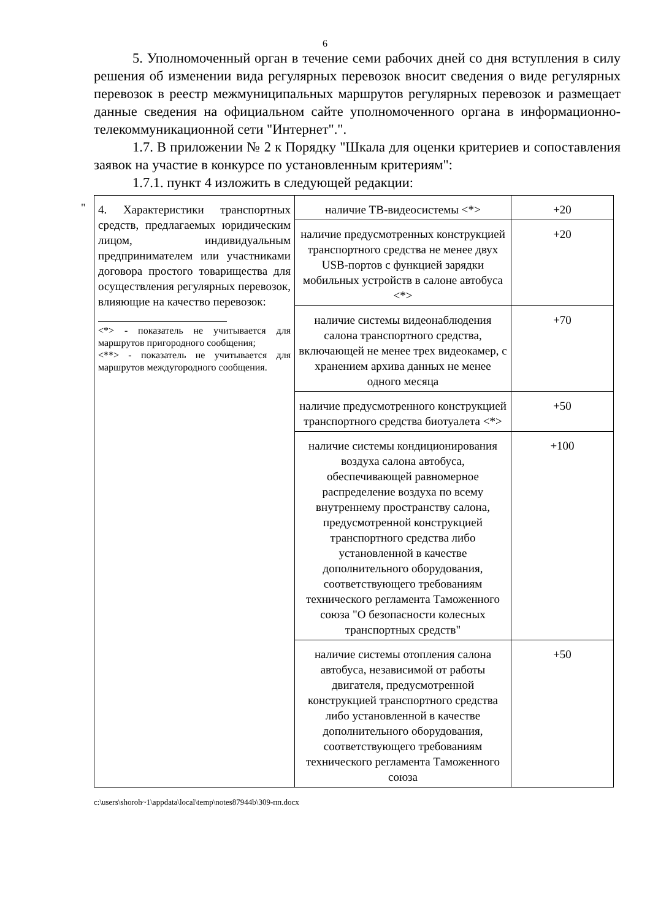6
5. Уполномоченный орган в течение семи рабочих дней со дня вступления в силу решения об изменении вида регулярных перевозок вносит сведения о виде регулярных перевозок в реестр межмуниципальных маршрутов регулярных перевозок и размещает данные сведения на официальном сайте уполномоченного органа в информационно-телекоммуникационной сети "Интернет".".
1.7. В приложении № 2 к Порядку "Шкала для оценки критериев и сопоставления заявок на участие в конкурсе по установленным критериям":
1.7.1. пункт 4 изложить в следующей редакции:
"
| 4. Характеристики транспортных средств, предлагаемых юридическим лицом, индивидуальным предпринимателем или участниками договора простого товарищества для осуществления регулярных перевозок, влияющие на качество перевозок: <*> - показатель не учитывается для маршрутов пригородного сообщения; <**> - показатель не учитывается для маршрутов междугородного сообщения. | наличие ТВ-видеосистемы <*> | +20 |
| | наличие предусмотренных конструкцией транспортного средства не менее двух USB-портов с функцией зарядки мобильных устройств в салоне автобуса <*> | +20 |
| | наличие системы видеонаблюдения салона транспортного средства, включающей не менее трех видеокамер, с хранением архива данных не менее одного месяца | +70 |
| | наличие предусмотренного конструкцией транспортного средства биотуалета <*> | +50 |
| | наличие системы кондиционирования воздуха салона автобуса, обеспечивающей равномерное распределение воздуха по всему внутреннему пространству салона, предусмотренной конструкцией транспортного средства либо установленной в качестве дополнительного оборудования, соответствующего требованиям технического регламента Таможенного союза "О безопасности колесных транспортных средств" | +100 |
| | наличие системы отопления салона автобуса, независимой от работы двигателя, предусмотренной конструкцией транспортного средства либо установленной в качестве дополнительного оборудования, соответствующего требованиям технического регламента Таможенного союза | +50 |
c:\users\shoroh~1\appdata\local\temp\notes87944b\309-пп.docx